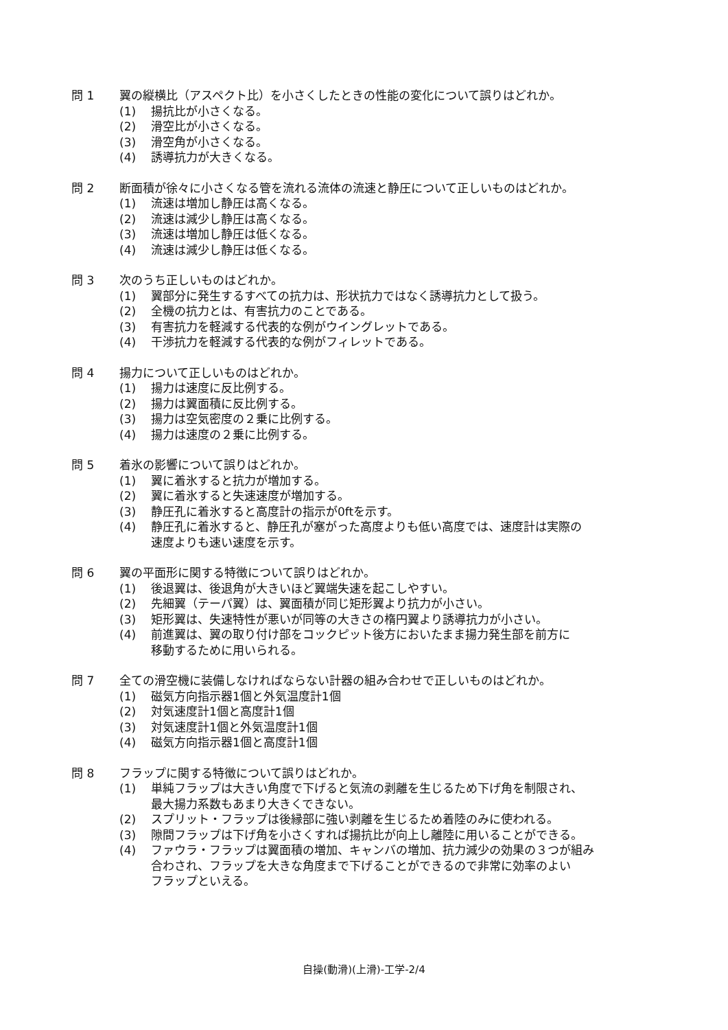問 1 翼の縦横比（アスペクト比）を小さくしたときの性能の変化について誤りはどれか。
(1) 揚抗比が小さくなる。
(2) 滑空比が小さくなる。
(3) 滑空角が小さくなる。
(4) 誘導抗力が大きくなる。
問 2 断面積が徐々に小さくなる管を流れる流体の流速と静圧について正しいものはどれか。
(1) 流速は増加し静圧は高くなる。
(2) 流速は減少し静圧は高くなる。
(3) 流速は増加し静圧は低くなる。
(4) 流速は減少し静圧は低くなる。
問 3 次のうち正しいものはどれか。
(1) 翼部分に発生するすべての抗力は、形状抗力ではなく誘導抗力として扱う。
(2) 全機の抗力とは、有害抗力のことである。
(3) 有害抗力を軽減する代表的な例がウイングレットである。
(4) 干渉抗力を軽減する代表的な例がフィレットである。
問 4 揚力について正しいものはどれか。
(1) 揚力は速度に反比例する。
(2) 揚力は翼面積に反比例する。
(3) 揚力は空気密度の２乗に比例する。
(4) 揚力は速度の２乗に比例する。
問 5 着氷の影響について誤りはどれか。
(1) 翼に着氷すると抗力が増加する。
(2) 翼に着氷すると失速速度が増加する。
(3) 静圧孔に着氷すると高度計の指示が0ftを示す。
(4) 静圧孔に着氷すると、静圧孔が塞がった高度よりも低い高度では、速度計は実際の
速度よりも速い速度を示す。
問 6 翼の平面形に関する特徴について誤りはどれか。
(1) 後退翼は、後退角が大きいほど翼端失速を起こしやすい。
(2) 先細翼（テーパ翼）は、翼面積が同じ矩形翼より抗力が小さい。
(3) 矩形翼は、失速特性が悪いが同等の大きさの楕円翼より誘導抗力が小さい。
(4) 前進翼は、翼の取り付け部をコックピット後方においたまま揚力発生部を前方に
移動するために用いられる。
問 7 全ての滑空機に装備しなければならない計器の組み合わせで正しいものはどれか。
(1) 磁気方向指示器1個と外気温度計1個
(2) 対気速度計1個と高度計1個
(3) 対気速度計1個と外気温度計1個
(4) 磁気方向指示器1個と高度計1個
問 8 フラップに関する特徴について誤りはどれか。
(1) 単純フラップは大きい角度で下げると気流の剥離を生じるため下げ角を制限され、
最大揚力系数もあまり大きくできない。
(2) スプリット・フラップは後縁部に強い剥離を生じるため着陸のみに使われる。
(3) 隙間フラップは下げ角を小さくすれば揚抗比が向上し離陸に用いることができる。
(4) ファウラ・フラップは翼面積の増加、キャンバの増加、抗力減少の効果の３つが組み
合わされ、フラップを大きな角度まで下げることができるので非常に効率のよい
フラップといえる。
自操(動滑)(上滑)-工学-2/4